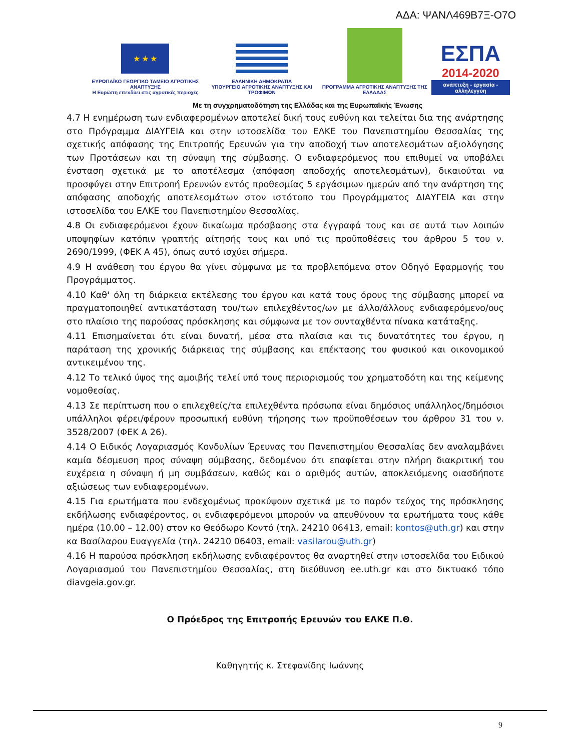ΑΔΑ: ΨΑΝΛ469Β7Ξ-Ο7Ο
★ ★ ★
ΕΥΡΩΠΑΪΚΟ ΓΕΩΡΓΙΚΟ ΤΑΜΕΙΟ ΑΓΡΟΤΙΚΗΣ ΑΝΑΠΤΥΞΗΣ
Η Ευρώπη επενδύει στις αγροτικές περιοχές
ΕΛΛΗΝΙΚΗ ΔΗΜΟΚΡΑΤΙΑ
ΥΠΟΥΡΓΕΙΟ ΑΓΡΟΤΙΚΗΣ ΑΝΑΠΤΥΞΗΣ ΚΑΙ ΤΡΟΦΙΜΩΝ
ΠΡΟΓΡΑΜΜΑ ΑΓΡΟΤΙΚΗΣ ΑΝΑΠΤΥΞΗΣ ΤΗΣ ΕΛΛΑΔΑΣ
ΕΣΠΑ
2014-2020
ανάπτυξη - εργασία - αλληλεγγύη
Με τη συγχρηματοδότηση της Ελλάδας και της Ευρωπαϊκής Ένωσης
4.7 Η ενημέρωση των ενδιαφερομένων αποτελεί δική τους ευθύνη και τελείται δια της ανάρτησης στο Πρόγραμμα ΔΙΑΥΓΕΙΑ και στην ιστοσελίδα του ΕΛΚΕ του Πανεπιστημίου Θεσσαλίας της σχετικής απόφασης της Επιτροπής Ερευνών για την αποδοχή των αποτελεσμάτων αξιολόγησης των Προτάσεων και τη σύναψη της σύμβασης. Ο ενδιαφερόμενος που επιθυμεί να υποβάλει ένσταση σχετικά με το αποτέλεσμα (απόφαση αποδοχής αποτελεσμάτων), δικαιούται να προσφύγει στην Επιτροπή Ερευνών εντός προθεσμίας 5 εργάσιμων ημερών από την ανάρτηση της απόφασης αποδοχής αποτελεσμάτων στον ιστότοπο του Προγράμματος ΔΙΑΥΓΕΙΑ και στην ιστοσελίδα του ΕΛΚΕ του Πανεπιστημίου Θεσσαλίας.
4.8 Οι ενδιαφερόμενοι έχουν δικαίωμα πρόσβασης στα έγγραφά τους και σε αυτά των λοιπών υποψηφίων κατόπιν γραπτής αίτησής τους και υπό τις προϋποθέσεις του άρθρου 5 του ν. 2690/1999, (ΦΕΚ Α 45), όπως αυτό ισχύει σήμερα.
4.9 Η ανάθεση του έργου θα γίνει σύμφωνα με τα προβλεπόμενα στον Οδηγό Εφαρμογής του Προγράμματος.
4.10 Καθ' όλη τη διάρκεια εκτέλεσης του έργου και κατά τους όρους της σύμβασης μπορεί να πραγματοποιηθεί αντικατάσταση του/των επιλεχθέντος/ων με άλλο/άλλους ενδιαφερόμενο/ους στο πλαίσιο της παρούσας πρόσκλησης και σύμφωνα με τον συνταχθέντα πίνακα κατάταξης.
4.11 Επισημαίνεται ότι είναι δυνατή, μέσα στα πλαίσια και τις δυνατότητες του έργου, η παράταση της χρονικής διάρκειας της σύμβασης και επέκτασης του φυσικού και οικονομικού αντικειμένου της.
4.12 Το τελικό ύψος της αμοιβής τελεί υπό τους περιορισμούς του χρηματοδότη και της κείμενης νομοθεσίας.
4.13 Σε περίπτωση που ο επιλεχθείς/τα επιλεχθέντα πρόσωπα είναι δημόσιος υπάλληλος/δημόσιοι υπάλληλοι φέρει/φέρουν προσωπική ευθύνη τήρησης των προϋποθέσεων του άρθρου 31 του ν. 3528/2007 (ΦΕΚ Α 26).
4.14 Ο Ειδικός Λογαριασμός Κονδυλίων Έρευνας του Πανεπιστημίου Θεσσαλίας δεν αναλαμβάνει καμία δέσμευση προς σύναψη σύμβασης, δεδομένου ότι επαφίεται στην πλήρη διακριτική του ευχέρεια η σύναψη ή μη συμβάσεων, καθώς και ο αριθμός αυτών, αποκλειόμενης οιασδήποτε αξιώσεως των ενδιαφερομένων.
4.15 Για ερωτήματα που ενδεχομένως προκύψουν σχετικά με το παρόν τεύχος της πρόσκλησης εκδήλωσης ενδιαφέροντος, οι ενδιαφερόμενοι μπορούν να απευθύνουν τα ερωτήματα τους κάθε ημέρα (10.00 – 12.00) στον κο Θεόδωρο Κοντό (τηλ. 24210 06413, email: kontos@uth.gr) και στην κα Βασίλαρου Ευαγγελία (τηλ. 24210 06403, email: vasilarou@uth.gr)
4.16 Η παρούσα πρόσκληση εκδήλωσης ενδιαφέροντος θα αναρτηθεί στην ιστοσελίδα του Ειδικού Λογαριασμού του Πανεπιστημίου Θεσσαλίας, στη διεύθυνση ee.uth.gr και στο δικτυακό τόπο diavgeia.gov.gr.
Ο Πρόεδρος της Επιτροπής Ερευνών του ΕΛΚΕ Π.Θ.
Καθηγητής κ. Στεφανίδης Ιωάννης
9